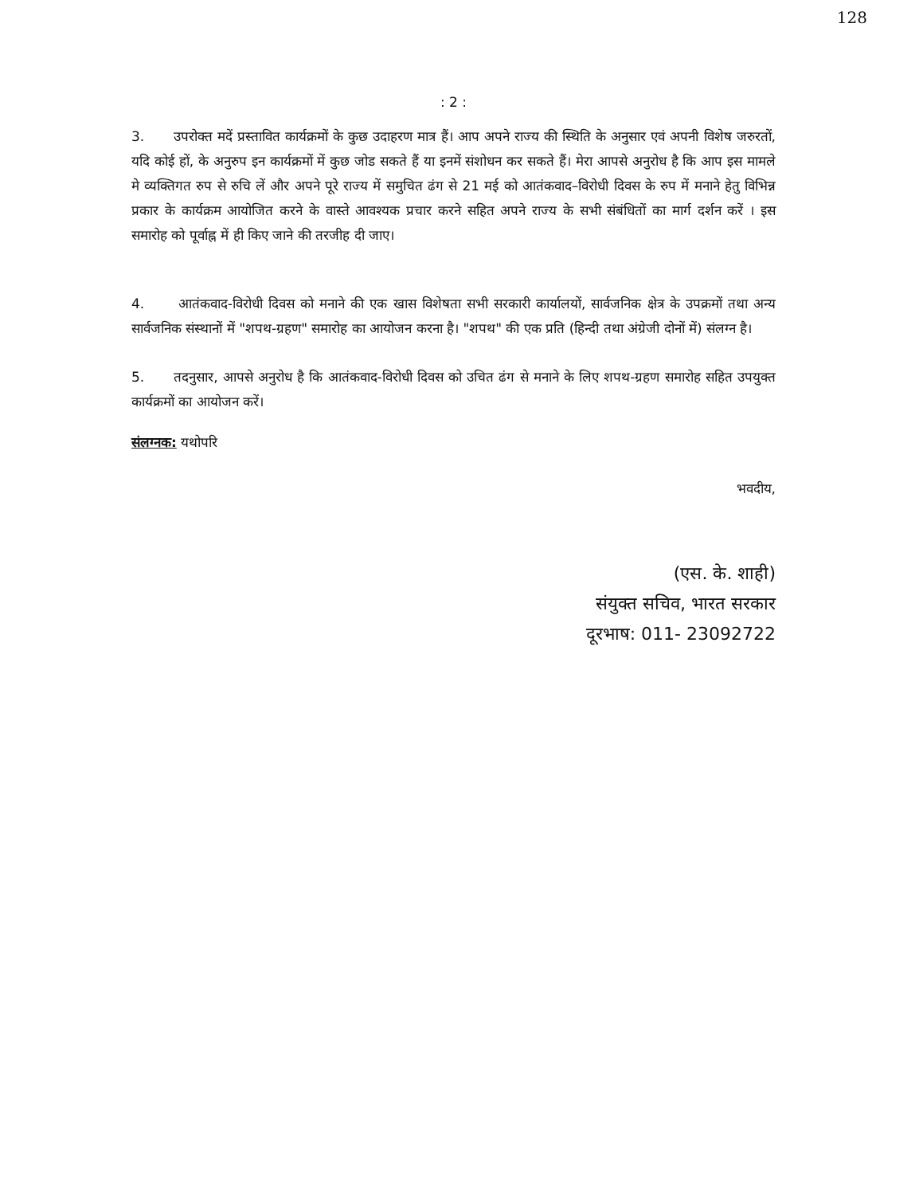128
: 2 :
3. उपरोक्त मदें प्रस्तावित कार्यक्रमों के कुछ उदाहरण मात्र हैं। आप अपने राज्य की स्थिति के अनुसार एवं अपनी विशेष जरुरतों, यदि कोई हों, के अनुरुप इन कार्यक्रमों में कुछ जोड सकते हैं या इनमें संशोधन कर सकते हैं। मेरा आपसे अनुरोध है कि आप इस मामले मे व्यक्तिगत रुप से रुचि लें और अपने पूरे राज्य में समुचित ढंग से 21 मई को आतंकवाद–विरोधी दिवस के रुप में मनाने हेतु विभिन्न प्रकार के कार्यक्रम आयोजित करने के वास्ते आवश्यक प्रचार करने सहित अपने राज्य के सभी संबंधितों का मार्ग दर्शन करें । इस समारोह को पूर्वाह्न में ही किए जाने की तरजीह दी जाए।
4. आतंकवाद-विरोधी दिवस को मनाने की एक खास विशेषता सभी सरकारी कार्यालयों, सार्वजनिक क्षेत्र के उपक्रमों तथा अन्य सार्वजनिक संस्थानों में "शपथ-ग्रहण" समारोह का आयोजन करना है। "शपथ" की एक प्रति (हिन्दी तथा अंग्रेजी दोनों में) संलग्न है।
5. तदनुसार, आपसे अनुरोध है कि आतंकवाद-विरोधी दिवस को उचित ढंग से मनाने के लिए शपथ-ग्रहण समारोह सहित उपयुक्त कार्यक्रमों का आयोजन करें।
संलग्नक: यथोपरि
भवदीय,
(एस. के. शाही)
संयुक्त सचिव, भारत सरकार
दूरभाष: 011- 23092722